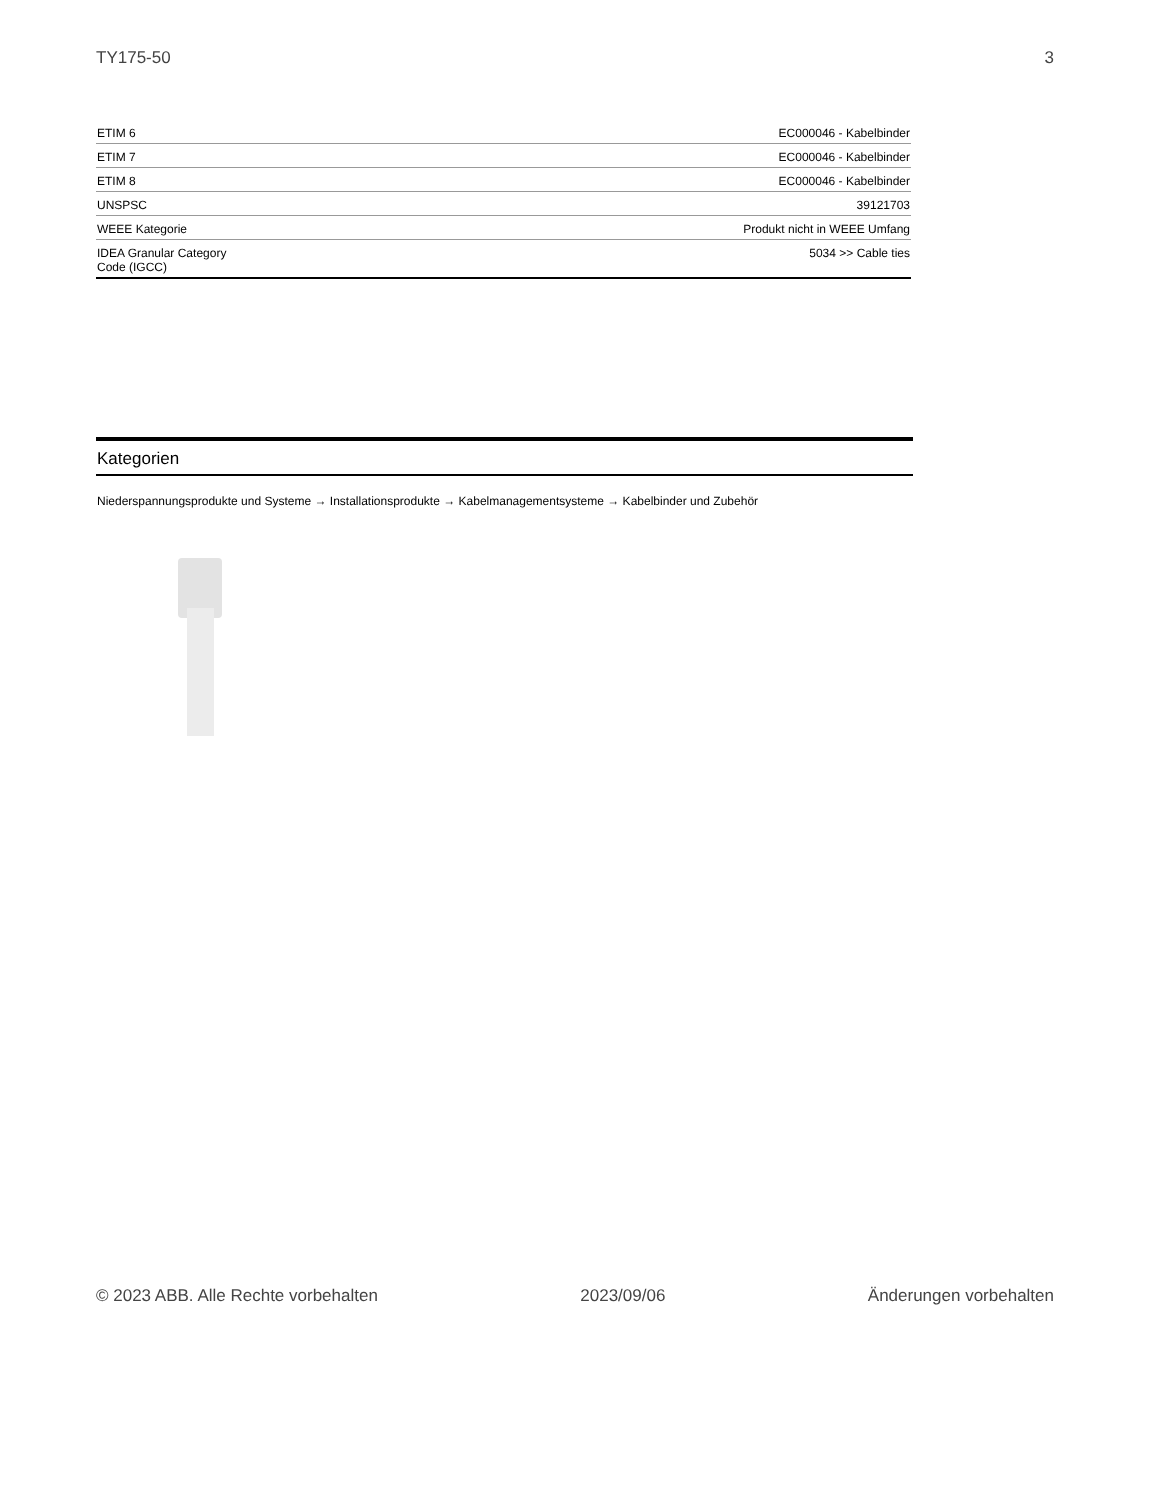TY175-50 3
| ETIM 6 | EC000046 - Kabelbinder |
| ETIM 7 | EC000046 - Kabelbinder |
| ETIM 8 | EC000046 - Kabelbinder |
| UNSPSC | 39121703 |
| WEEE Kategorie | Produkt nicht in WEEE Umfang |
| IDEA Granular Category Code (IGCC) | 5034 >> Cable ties |
Kategorien
Niederspannungsprodukte und Systeme → Installationsprodukte → Kabelmanagementsysteme → Kabelbinder und Zubehör
© 2023 ABB. Alle Rechte vorbehalten 2023/09/06 Änderungen vorbehalten